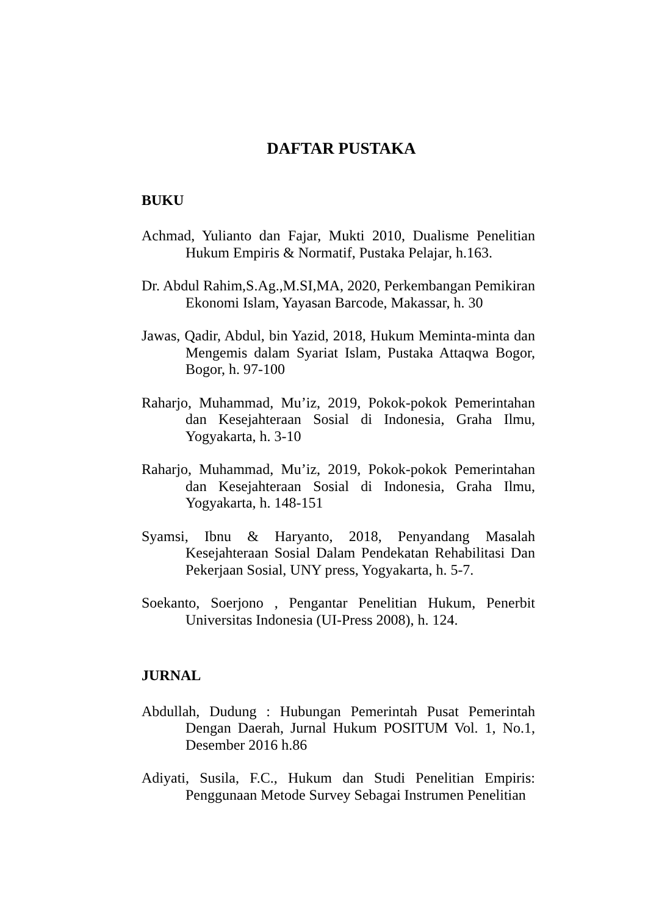DAFTAR PUSTAKA
BUKU
Achmad, Yulianto dan Fajar, Mukti 2010, Dualisme Penelitian Hukum Empiris & Normatif, Pustaka Pelajar, h.163.
Dr. Abdul Rahim,S.Ag.,M.SI,MA, 2020, Perkembangan Pemikiran Ekonomi Islam, Yayasan Barcode, Makassar, h. 30
Jawas, Qadir, Abdul, bin Yazid, 2018, Hukum Meminta-minta dan Mengemis dalam Syariat Islam, Pustaka Attaqwa Bogor, Bogor, h. 97-100
Raharjo, Muhammad, Mu’iz, 2019, Pokok-pokok Pemerintahan dan Kesejahteraan Sosial di Indonesia, Graha Ilmu, Yogyakarta, h. 3-10
Raharjo, Muhammad, Mu’iz, 2019, Pokok-pokok Pemerintahan dan Kesejahteraan Sosial di Indonesia, Graha Ilmu, Yogyakarta, h. 148-151
Syamsi, Ibnu & Haryanto, 2018, Penyandang Masalah Kesejahteraan Sosial Dalam Pendekatan Rehabilitasi Dan Pekerjaan Sosial, UNY press, Yogyakarta, h. 5-7.
Soekanto, Soerjono , Pengantar Penelitian Hukum, Penerbit Universitas Indonesia (UI-Press 2008), h. 124.
JURNAL
Abdullah, Dudung : Hubungan Pemerintah Pusat Pemerintah Dengan Daerah, Jurnal Hukum POSITUM Vol. 1, No.1, Desember 2016 h.86
Adiyati, Susila, F.C., Hukum dan Studi Penelitian Empiris: Penggunaan Metode Survey Sebagai Instrumen Penelitian